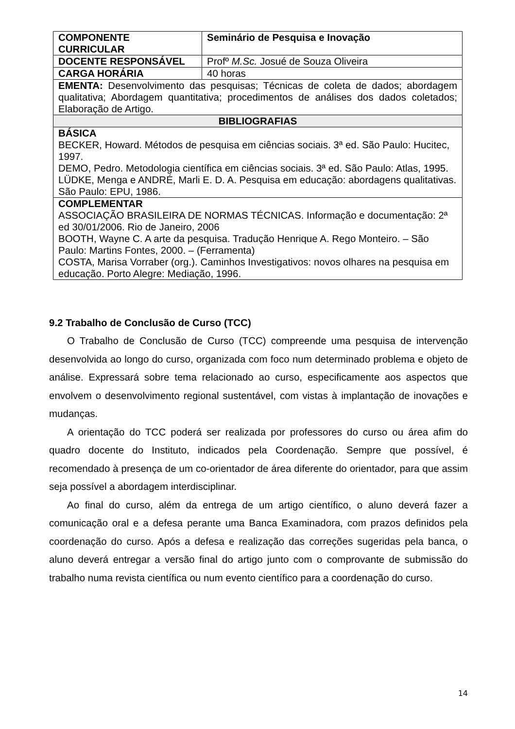| COMPONENTE CURRICULAR | Seminário de Pesquisa e Inovação |
| DOCENTE RESPONSÁVEL | Profº M.Sc. Josué de Souza Oliveira |
| CARGA HORÁRIA | 40 horas |
| EMENTA: Desenvolvimento das pesquisas; Técnicas de coleta de dados; abordagem qualitativa; Abordagem quantitativa; procedimentos de análises dos dados coletados; Elaboração de Artigo. | |
| BIBLIOGRAFIAS | |
| BÁSICA BECKER, Howard. Métodos de pesquisa em ciências sociais. 3ª ed. São Paulo: Hucitec, 1997. DEMO, Pedro. Metodologia científica em ciências sociais. 3ª ed. São Paulo: Atlas, 1995. LÜDKE, Menga e ANDRÉ, Marli E. D. A. Pesquisa em educação: abordagens qualitativas. São Paulo: EPU, 1986. | |
| COMPLEMENTAR ASSOCIAÇÃO BRASILEIRA DE NORMAS TÉCNICAS. Informação e documentação: 2ª ed 30/01/2006. Rio de Janeiro, 2006 BOOTH, Wayne C. A arte da pesquisa. Tradução Henrique A. Rego Monteiro. – São Paulo: Martins Fontes, 2000. – (Ferramenta) COSTA, Marisa Vorraber (org.). Caminhos Investigativos: novos olhares na pesquisa em educação. Porto Alegre: Mediação, 1996. | |
9.2 Trabalho de Conclusão de Curso (TCC)
O Trabalho de Conclusão de Curso (TCC) compreende uma pesquisa de intervenção desenvolvida ao longo do curso, organizada com foco num determinado problema e objeto de análise. Expressará sobre tema relacionado ao curso, especificamente aos aspectos que envolvem o desenvolvimento regional sustentável, com vistas à implantação de inovações e mudanças.
A orientação do TCC poderá ser realizada por professores do curso ou área afim do quadro docente do Instituto, indicados pela Coordenação. Sempre que possível, é recomendado à presença de um co-orientador de área diferente do orientador, para que assim seja possível a abordagem interdisciplinar.
Ao final do curso, além da entrega de um artigo científico, o aluno deverá fazer a comunicação oral e a defesa perante uma Banca Examinadora, com prazos definidos pela coordenação do curso. Após a defesa e realização das correções sugeridas pela banca, o aluno deverá entregar a versão final do artigo junto com o comprovante de submissão do trabalho numa revista científica ou num evento científico para a coordenação do curso.
14